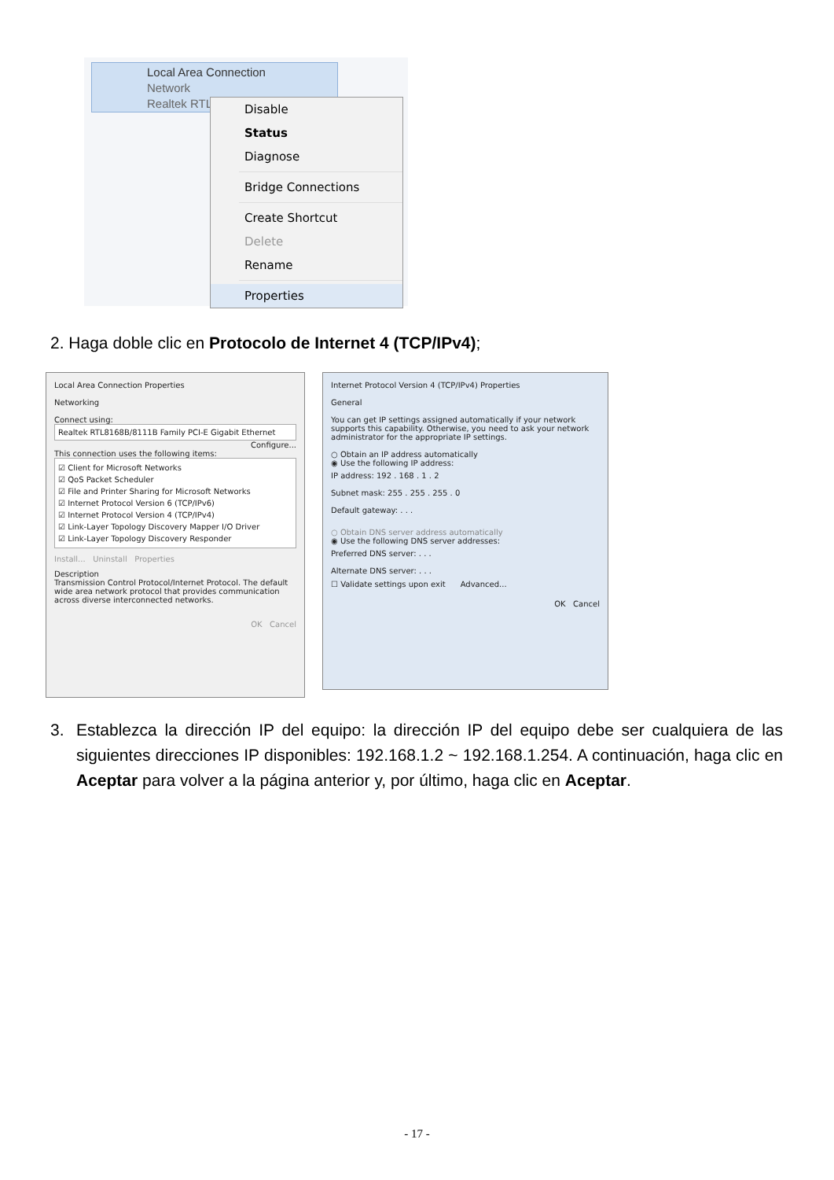Local Area Connection
Network
Realtek RTL
Disable
Status
Diagnose
Bridge Connections
Create Shortcut
Delete
Rename
Properties
2. Haga doble clic en Protocolo de Internet 4 (TCP/IPv4);
Local Area Connection Properties
Networking
Connect using:
Realtek RTL8168B/8111B Family PCI-E Gigabit Ethernet
Configure...
This connection uses the following items:
☑ Client for Microsoft Networks
☑ QoS Packet Scheduler
☑ File and Printer Sharing for Microsoft Networks
☑ Internet Protocol Version 6 (TCP/IPv6)
☑ Internet Protocol Version 4 (TCP/IPv4)
☑ Link-Layer Topology Discovery Mapper I/O Driver
☑ Link-Layer Topology Discovery Responder
Install... Uninstall Properties
Description
Transmission Control Protocol/Internet Protocol. The default wide area network protocol that provides communication across diverse interconnected networks.
OK Cancel
Internet Protocol Version 4 (TCP/IPv4) Properties
General
You can get IP settings assigned automatically if your network supports this capability. Otherwise, you need to ask your network administrator for the appropriate IP settings.
○ Obtain an IP address automatically
◉ Use the following IP address:
IP address: 192 . 168 . 1 . 2
Subnet mask: 255 . 255 . 255 . 0
Default gateway: . . .
○ Obtain DNS server address automatically
◉ Use the following DNS server addresses:
Preferred DNS server: . . .
Alternate DNS server: . . .
☐ Validate settings upon exit Advanced...
OK Cancel
3. Establezca la dirección IP del equipo: la dirección IP del equipo debe ser cualquiera de las siguientes direcciones IP disponibles: 192.168.1.2 ~ 192.168.1.254. A continuación, haga clic en Aceptar para volver a la página anterior y, por último, haga clic en Aceptar.
- 17 -